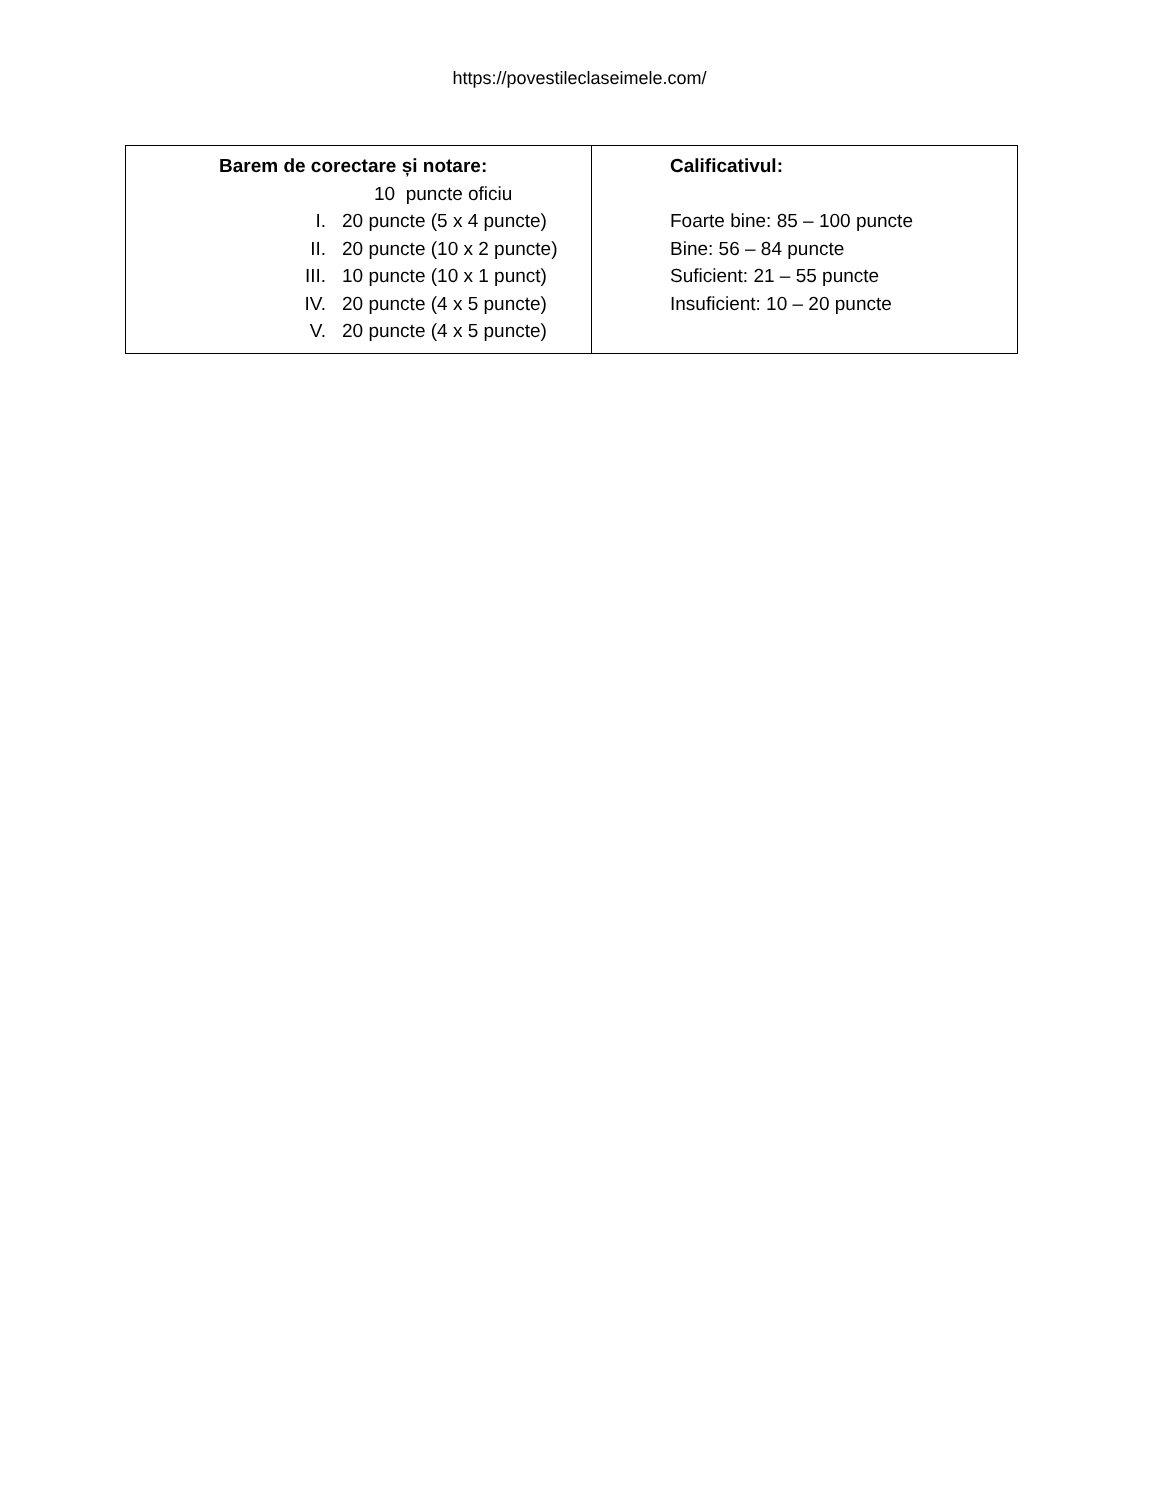https://povestileclaseimele.com/
| Barem de corectare și notare: 10 puncte oficiu I. 20 puncte (5 x 4 puncte) II. 20 puncte (10 x 2 puncte) III. 10 puncte (10 x 1 punct) IV. 20 puncte (4 x 5 puncte) V. 20 puncte (4 x 5 puncte) | Calificativul: Foarte bine: 85 – 100 puncte Bine: 56 – 84 puncte Suficient: 21 – 55 puncte Insuficient: 10 – 20 puncte |